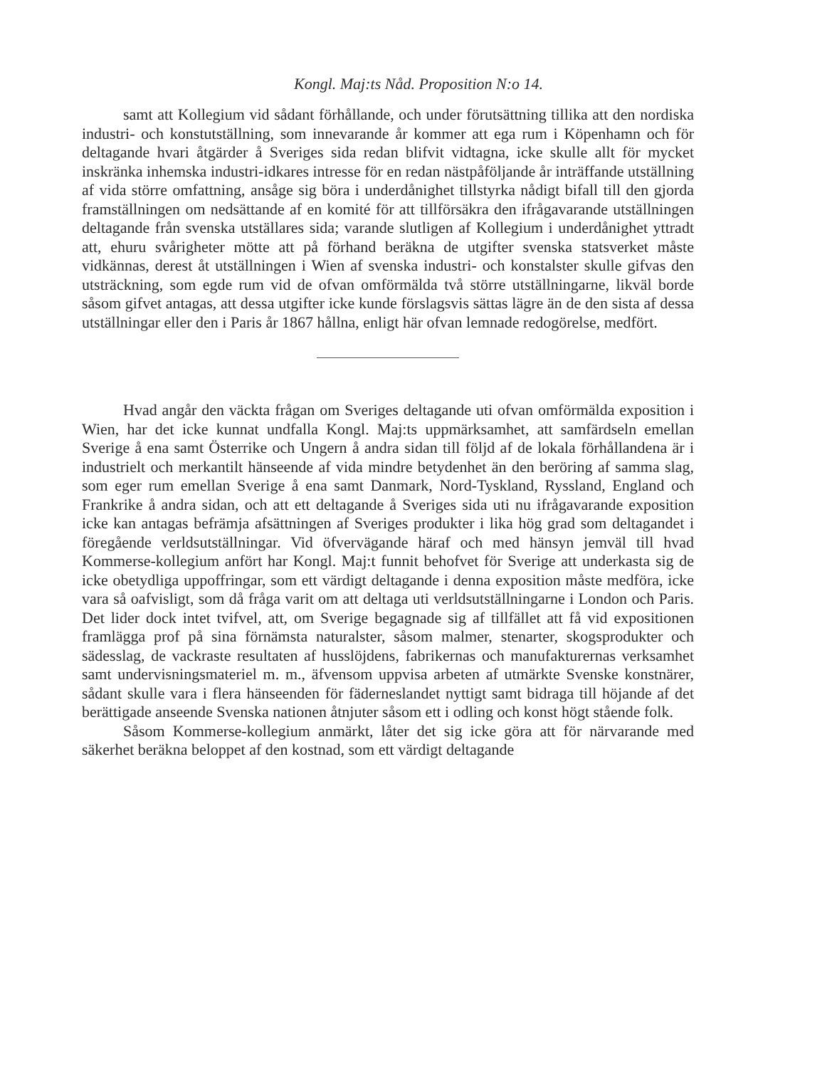Kongl. Maj:ts Nåd. Proposition N:o 14.
samt att Kollegium vid sådant förhållande, och under förutsättning tillika att den nordiska industri- och konstutställning, som innevarande år kommer att ega rum i Köpenhamn och för deltagande hvari åtgärder å Sveriges sida redan blifvit vidtagna, icke skulle allt för mycket inskränka inhemska industri-idkares intresse för en redan nästpåföljande år inträffande utställning af vida större omfattning, ansåge sig böra i underdånighet tillstyrka nådigt bifall till den gjorda framställningen om nedsättande af en komité för att tillförsäkra den ifrågavarande utställningen deltagande från svenska utställares sida; varande slutligen af Kollegium i underdånighet yttradt att, ehuru svårigheter mötte att på förhand beräkna de utgifter svenska statsverket måste vidkännas, derest åt utställningen i Wien af svenska industri- och konstalster skulle gifvas den utsträckning, som egde rum vid de ofvan omförmälda två större utställningarne, likväl borde såsom gifvet antagas, att dessa utgifter icke kunde förslagsvis sättas lägre än de den sista af dessa utställningar eller den i Paris år 1867 hållna, enligt här ofvan lemnade redogörelse, medfört.
Hvad angår den väckta frågan om Sveriges deltagande uti ofvan omförmälda exposition i Wien, har det icke kunnat undfalla Kongl. Maj:ts uppmärksamhet, att samfärdseln emellan Sverige å ena samt Österrike och Ungern å andra sidan till följd af de lokala förhållandena är i industrielt och merkantilt hänseende af vida mindre betydenhet än den beröring af samma slag, som eger rum emellan Sverige å ena samt Danmark, Nord-Tyskland, Ryssland, England och Frankrike å andra sidan, och att ett deltagande å Sveriges sida uti nu ifrågavarande exposition icke kan antagas befrämja afsättningen af Sveriges produkter i lika hög grad som deltagandet i föregående verldsutställningar. Vid öfvervägande häraf och med hänsyn jemväl till hvad Kommerse-kollegium anfört har Kongl. Maj:t funnit behofvet för Sverige att underkasta sig de icke obetydliga uppoffringar, som ett värdigt deltagande i denna exposition måste medföra, icke vara så oafvisligt, som då fråga varit om att deltaga uti verldsutställningarne i London och Paris. Det lider dock intet tvifvel, att, om Sverige begagnade sig af tillfället att få vid expositionen framlägga prof på sina förnämsta naturalster, såsom malmer, stenarter, skogsprodukter och sädesslag, de vackraste resultaten af husslöjdens, fabrikernas och manufakturernas verksamhet samt undervisningsmateriel m. m., äfvensom uppvisa arbeten af utmärkte Svenske konstnärer, sådant skulle vara i flera hänseenden för fäderneslandet nyttigt samt bidraga till höjande af det berättigade anseende Svenska nationen åtnjuter såsom ett i odling och konst högt stående folk.
Såsom Kommerse-kollegium anmärkt, låter det sig icke göra att för närvarande med säkerhet beräkna beloppet af den kostnad, som ett värdigt deltagande